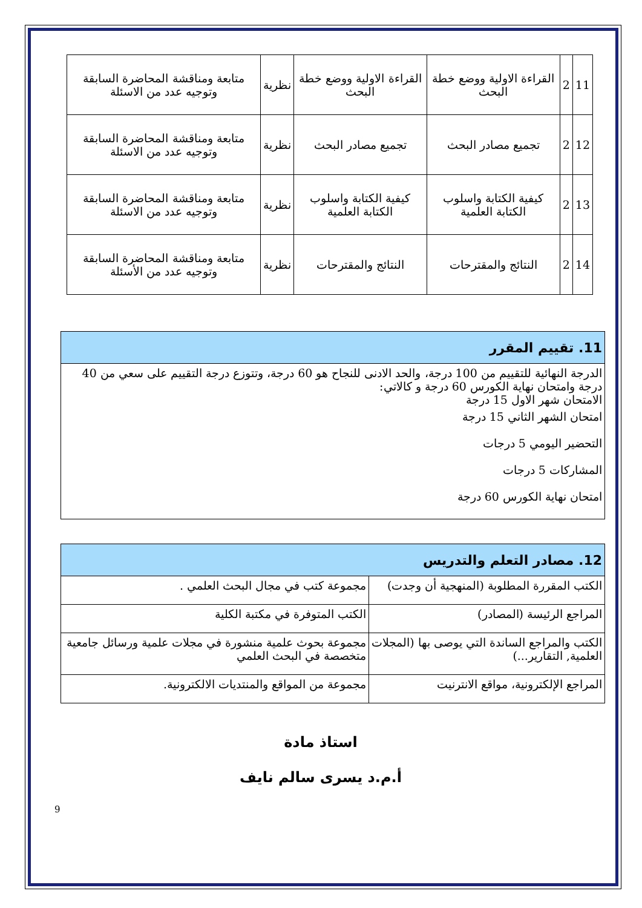| 11 | 2 | القراءة الاولية ووضع خطة البحث | القراءة الاولية ووضع خطة البحث | نظرية | متابعة ومناقشة المحاضرة السابقة وتوجيه عدد من الاسئلة |
| 12 | 2 | تجميع مصادر البحث | تجميع مصادر البحث | نظرية | متابعة ومناقشة المحاضرة السابقة وتوجيه عدد من الاسئلة |
| 13 | 2 | كيفية الكتابة واسلوب الكتابة العلمية | كيفية الكتابة واسلوب الكتابة العلمية | نظرية | متابعة ومناقشة المحاضرة السابقة وتوجيه عدد من الاسئلة |
| 14 | 2 | النتائج والمقترحات | النتائج والمقترحات | نظرية | متابعة ومناقشة المحاضرة السابقة وتوجيه عدد من الأسئلة |
| 11. تقييم المقرر |
| الدرجة النهائية للتقييم من 100 درجة، والحد الادنى للنجاح هو 60 درجة، وتتوزع درجة التقييم على سعي من 40 درجة وامتحان نهاية الكورس 60 درجة و كالاتي: الامتحان شهر الاول 15 درجة امتحان الشهر الثاني 15 درجة التحضير اليومي 5 درجات المشاركات 5 درجات امتحان نهاية الكورس 60 درجة |
| 12. مصادر التعلم والتدريس | |
| الكتب المقررة المطلوبة (المنهجية أن وجدت) | مجموعة كتب في مجال البحث العلمي . |
| المراجع الرئيسة (المصادر) | الكتب المتوفرة في مكتبة الكلية |
| الكتب والمراجع الساندة التي يوصى بها (المجلات العلمية, التقارير...) | مجموعة بحوث علمية منشورة في مجلات علمية ورسائل جامعية متخصصة في البحث العلمي |
| المراجع الإلكترونية، مواقع الانترنيت | مجموعة من المواقع والمنتديات الالكترونية. |
استاذ مادة
أ.م.د يسرى سالم نايف
9